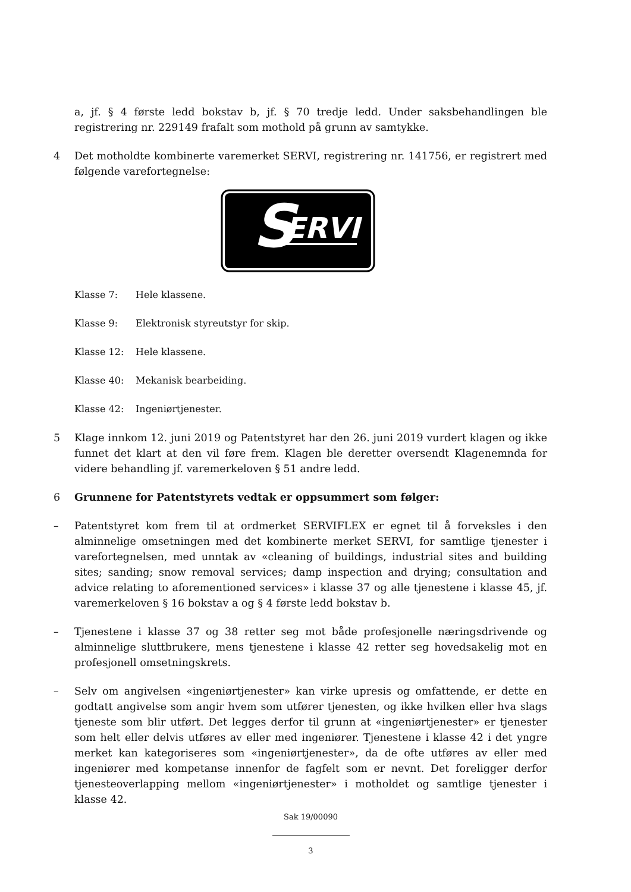a, jf. § 4 første ledd bokstav b, jf. § 70 tredje ledd. Under saksbehandlingen ble registrering nr. 229149 frafalt som mothold på grunn av samtykke.
4 Det motholdte kombinerte varemerket SERVI, registrering nr. 141756, er registrert med følgende varefortegnelse:
S
ERVI
Klasse 7: Hele klassene.
Klasse 9: Elektronisk styreutstyr for skip.
Klasse 12: Hele klassene.
Klasse 40: Mekanisk bearbeiding.
Klasse 42: Ingeniørtjenester.
5 Klage innkom 12. juni 2019 og Patentstyret har den 26. juni 2019 vurdert klagen og ikke funnet det klart at den vil føre frem. Klagen ble deretter oversendt Klagenemnda for videre behandling jf. varemerkeloven § 51 andre ledd.
6 Grunnene for Patentstyrets vedtak er oppsummert som følger:
– Patentstyret kom frem til at ordmerket SERVIFLEX er egnet til å forveksles i den alminnelige omsetningen med det kombinerte merket SERVI, for samtlige tjenester i varefortegnelsen, med unntak av «cleaning of buildings, industrial sites and building sites; sanding; snow removal services; damp inspection and drying; consultation and advice relating to aforementioned services» i klasse 37 og alle tjenestene i klasse 45, jf. varemerkeloven § 16 bokstav a og § 4 første ledd bokstav b.
– Tjenestene i klasse 37 og 38 retter seg mot både profesjonelle næringsdrivende og alminnelige sluttbrukere, mens tjenestene i klasse 42 retter seg hovedsakelig mot en profesjonell omsetningskrets.
– Selv om angivelsen «ingeniørtjenester» kan virke upresis og omfattende, er dette en godtatt angivelse som angir hvem som utfører tjenesten, og ikke hvilken eller hva slags tjeneste som blir utført. Det legges derfor til grunn at «ingeniørtjenester» er tjenester som helt eller delvis utføres av eller med ingeniører. Tjenestene i klasse 42 i det yngre merket kan kategoriseres som «ingeniørtjenester», da de ofte utføres av eller med ingeniører med kompetanse innenfor de fagfelt som er nevnt. Det foreligger derfor tjenesteoverlapping mellom «ingeniørtjenester» i motholdet og samtlige tjenester i klasse 42.
Sak 19/00090
3